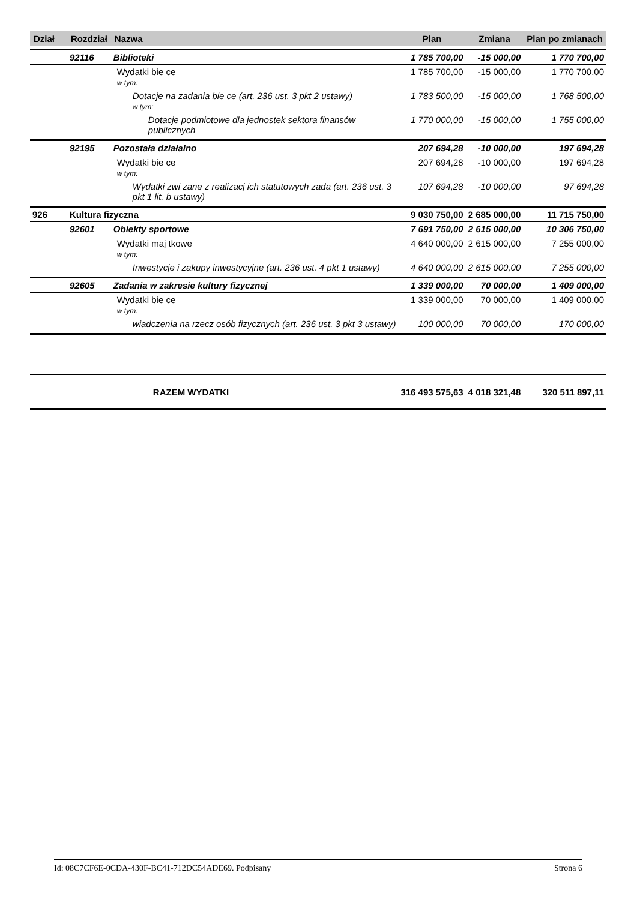| Dział | Rozdział | Nazwa | Plan | Zmiana | Plan po zmianach |
| --- | --- | --- | --- | --- | --- |
| | 92116 | Biblioteki | 1 785 700,00 | -15 000,00 | 1 770 700,00 |
| | | Wydatki bie ce w tym: | 1 785 700,00 | -15 000,00 | 1 770 700,00 |
| | | Dotacje na zadania bie ce (art. 236 ust. 3 pkt 2 ustawy) w tym: | 1 783 500,00 | -15 000,00 | 1 768 500,00 |
| | | Dotacje podmiotowe dla jednostek sektora finansów publicznych | 1 770 000,00 | -15 000,00 | 1 755 000,00 |
| | 92195 | Pozostała działalno | 207 694,28 | -10 000,00 | 197 694,28 |
| | | Wydatki bie ce w tym: | 207 694,28 | -10 000,00 | 197 694,28 |
| | | Wydatki zwi zane z realizacj ich statutowych zada (art. 236 ust. 3 pkt 1 lit. b ustawy) | 107 694,28 | -10 000,00 | 97 694,28 |
| 926 | Kultura fizyczna | | 9 030 750,00 | 2 685 000,00 | 11 715 750,00 |
| | 92601 | Obiekty sportowe | 7 691 750,00 | 2 615 000,00 | 10 306 750,00 |
| | | Wydatki maj tkowe w tym: | 4 640 000,00 | 2 615 000,00 | 7 255 000,00 |
| | | Inwestycje i zakupy inwestycyjne (art. 236 ust. 4 pkt 1 ustawy) | 4 640 000,00 | 2 615 000,00 | 7 255 000,00 |
| | 92605 | Zadania w zakresie kultury fizycznej | 1 339 000,00 | 70 000,00 | 1 409 000,00 |
| | | Wydatki bie ce w tym: | 1 339 000,00 | 70 000,00 | 1 409 000,00 |
| | | wiadczenia na rzecz osób fizycznych (art. 236 ust. 3 pkt 3 ustawy) | 100 000,00 | 70 000,00 | 170 000,00 |
| | | RAZEM WYDATKI | 316 493 575,63 | 4 018 321,48 | 320 511 897,11 |
Id: 08C7CF6E-0CDA-430F-BC41-712DC54ADE69. Podpisany Strona 6